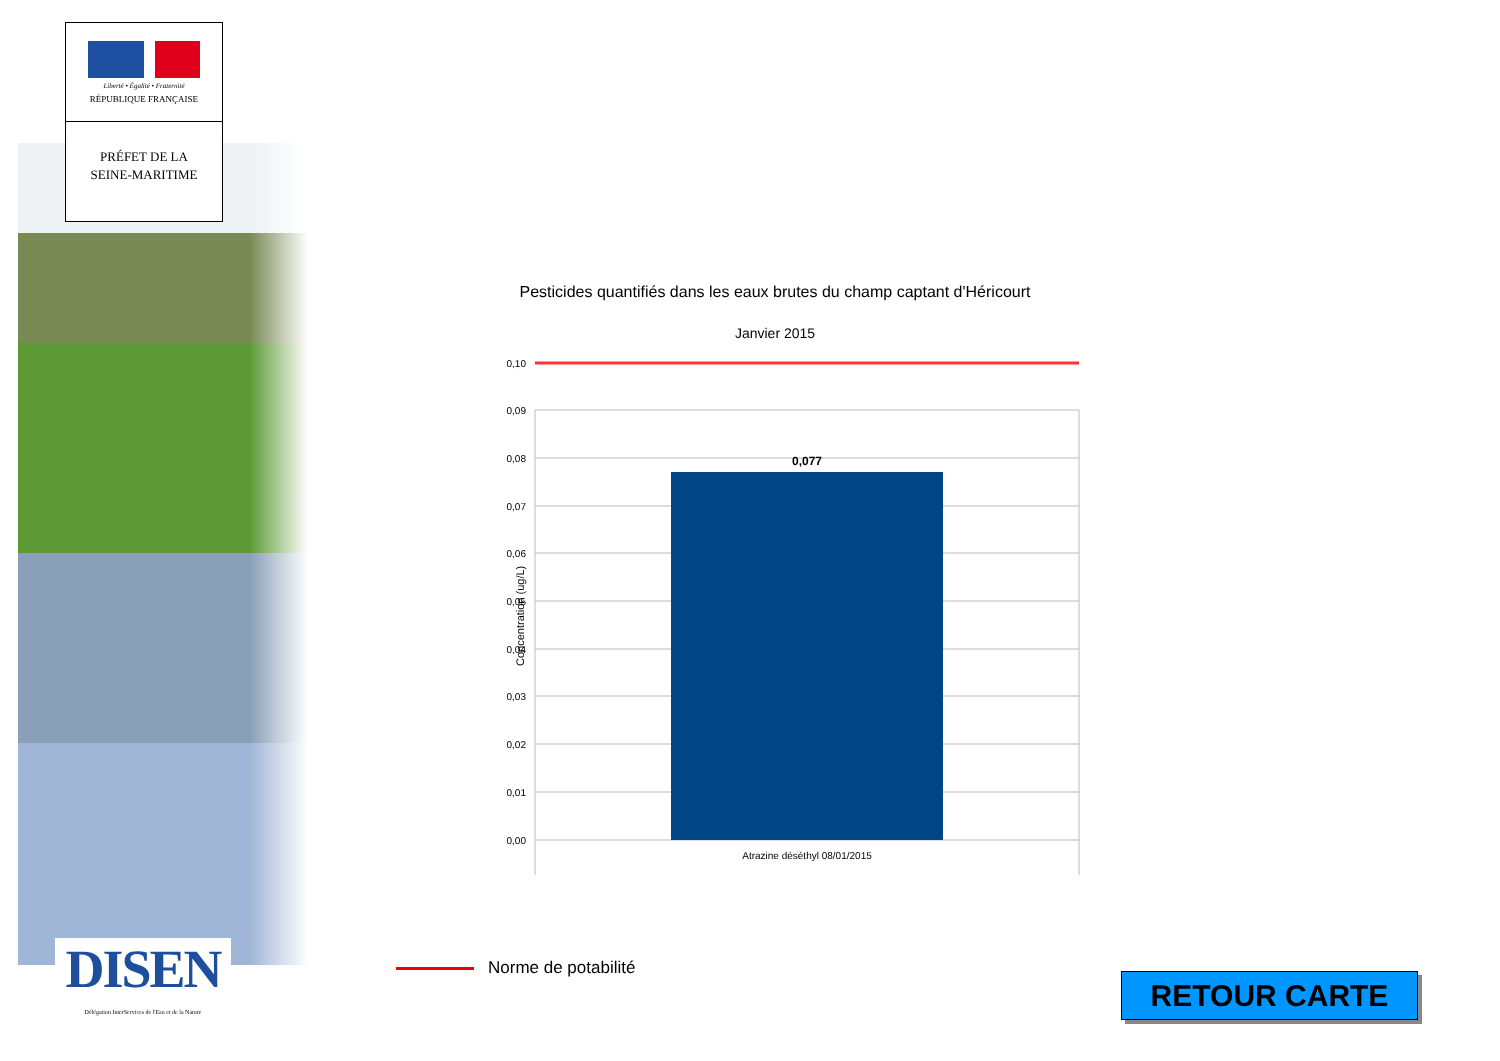Liberté • Égalité • Fraternité
RÉPUBLIQUE FRANÇAISE
PRÉFET DE LA
SEINE-MARITIME
DISEN
Délégation InterServices de l'Eau et de la Nature
Pesticides quantifiés dans les eaux brutes du champ captant d'Héricourt
Janvier 2015
Concentration (ug/L)
0,10
0,09
0,08
0,07
0,06
0,05
0,04
0,03
0,02
0,01
0,00
0,077
Atrazine déséthyl 08/01/2015
Norme de potabilité
RETOUR CARTE